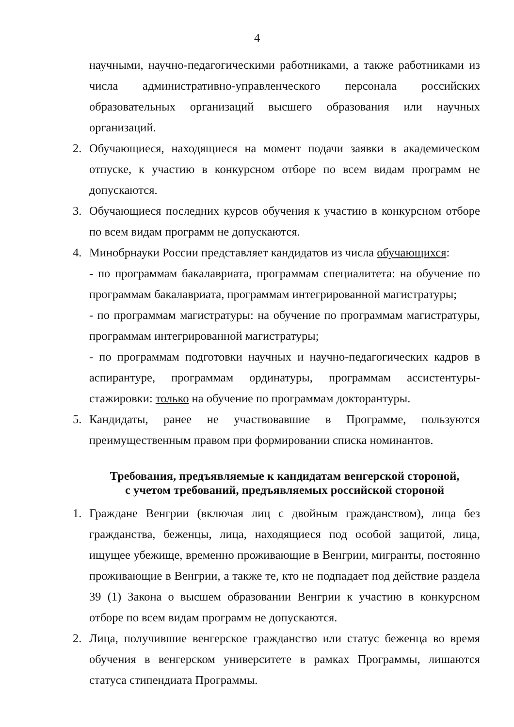4
научными, научно-педагогическими работниками, а также работниками из числа административно-управленческого персонала российских образовательных организаций высшего образования или научных организаций.
2. Обучающиеся, находящиеся на момент подачи заявки в академическом отпуске, к участию в конкурсном отборе по всем видам программ не допускаются.
3. Обучающиеся последних курсов обучения к участию в конкурсном отборе по всем видам программ не допускаются.
4. Минобрнауки России представляет кандидатов из числа обучающихся:
- по программам бакалавриата, программам специалитета: на обучение по программам бакалавриата, программам интегрированной магистратуры;
- по программам магистратуры: на обучение по программам магистратуры, программам интегрированной магистратуры;
- по программам подготовки научных и научно-педагогических кадров в аспирантуре, программам ординатуры, программам ассистентуры-стажировки: только на обучение по программам докторантуры.
5. Кандидаты, ранее не участвовавшие в Программе, пользуются преимущественным правом при формировании списка номинантов.
Требования, предъявляемые к кандидатам венгерской стороной,
с учетом требований, предъявляемых российской стороной
1. Граждане Венгрии (включая лиц с двойным гражданством), лица без гражданства, беженцы, лица, находящиеся под особой защитой, лица, ищущее убежище, временно проживающие в Венгрии, мигранты, постоянно проживающие в Венгрии, а также те, кто не подпадает под действие раздела 39 (1) Закона о высшем образовании Венгрии к участию в конкурсном отборе по всем видам программ не допускаются.
2. Лица, получившие венгерское гражданство или статус беженца во время обучения в венгерском университете в рамках Программы, лишаются статуса стипендиата Программы.